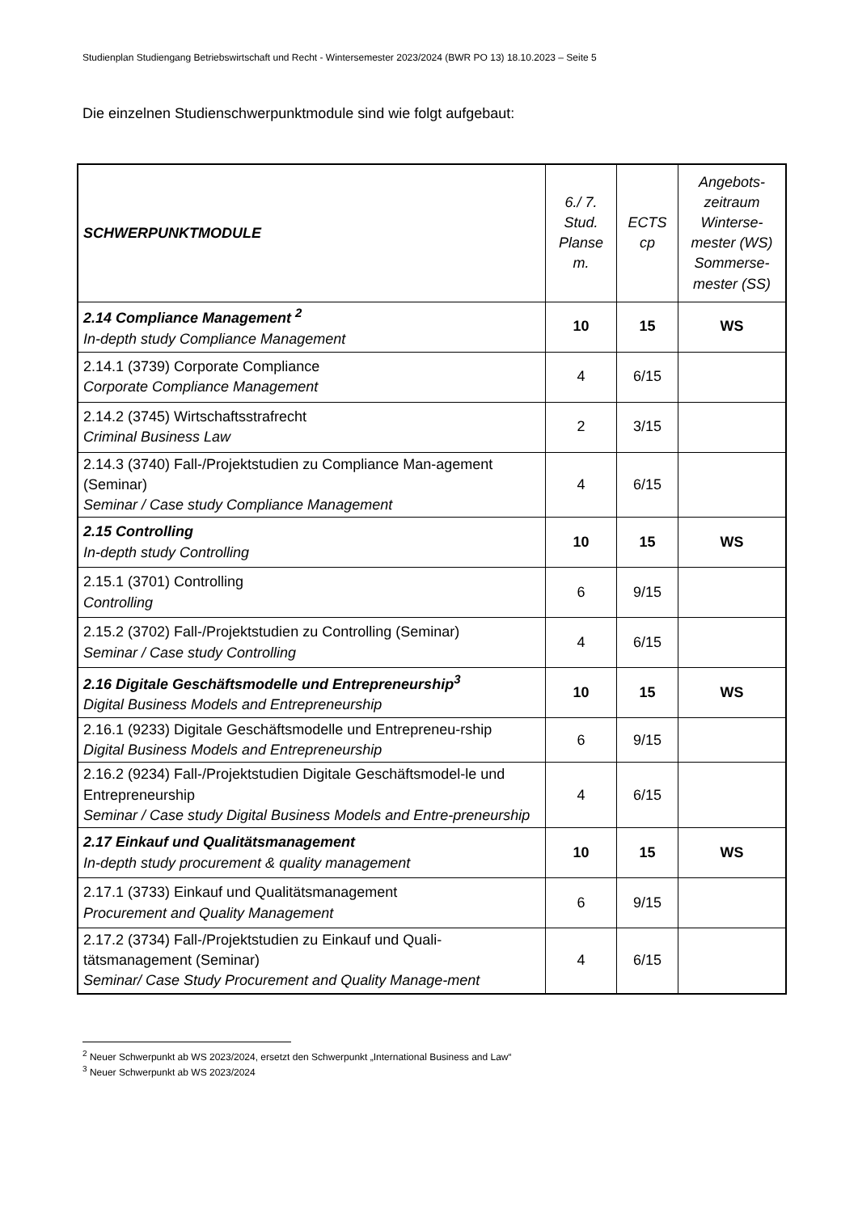Studienplan Studiengang Betriebswirtschaft und Recht - Wintersemester 2023/2024 (BWR PO 13) 18.10.2023 – Seite 5
Die einzelnen Studienschwerpunktmodule sind wie folgt aufgebaut:
| SCHWERPUNKTMODULE | 6./ 7. Stud. Planse m. | ECTS cp | Angebots- zeitraum Winterse- mester (WS) Sommerse- mester (SS) |
| --- | --- | --- | --- |
| 2.14 Compliance Management <sup>2</sup> In-depth study Compliance Management | 10 | 15 | WS |
| 2.14.1 (3739) Corporate Compliance Corporate Compliance Management | 4 | 6/15 | |
| 2.14.2 (3745) Wirtschaftsstrafrecht Criminal Business Law | 2 | 3/15 | |
| 2.14.3 (3740) Fall-/Projektstudien zu Compliance Man-agement (Seminar) Seminar / Case study Compliance Management | 4 | 6/15 | |
| 2.15 Controlling In-depth study Controlling | 10 | 15 | WS |
| 2.15.1 (3701) Controlling Controlling | 6 | 9/15 | |
| 2.15.2 (3702) Fall-/Projektstudien zu Controlling (Seminar) Seminar / Case study Controlling | 4 | 6/15 | |
| 2.16 Digitale Geschäftsmodelle und Entrepreneurship<sup>3</sup> Digital Business Models and Entrepreneurship | 10 | 15 | WS |
| 2.16.1 (9233) Digitale Geschäftsmodelle und Entrepreneu-rship Digital Business Models and Entrepreneurship | 6 | 9/15 | |
| 2.16.2 (9234) Fall-/Projektstudien Digitale Geschäftsmodel-le und Entrepreneurship Seminar / Case study Digital Business Models and Entre-preneurship | 4 | 6/15 | |
| 2.17 Einkauf und Qualitätsmanagement In-depth study procurement & quality management | 10 | 15 | WS |
| 2.17.1 (3733) Einkauf und Qualitätsmanagement Procurement and Quality Management | 6 | 9/15 | |
| 2.17.2 (3734) Fall-/Projektstudien zu Einkauf und Quali-tätsmanagement (Seminar) Seminar/ Case Study Procurement and Quality Manage-ment | 4 | 6/15 | |
<sup>2</sup> Neuer Schwerpunkt ab WS 2023/2024, ersetzt den Schwerpunkt „International Business and Law“
<sup>3</sup> Neuer Schwerpunkt ab WS 2023/2024